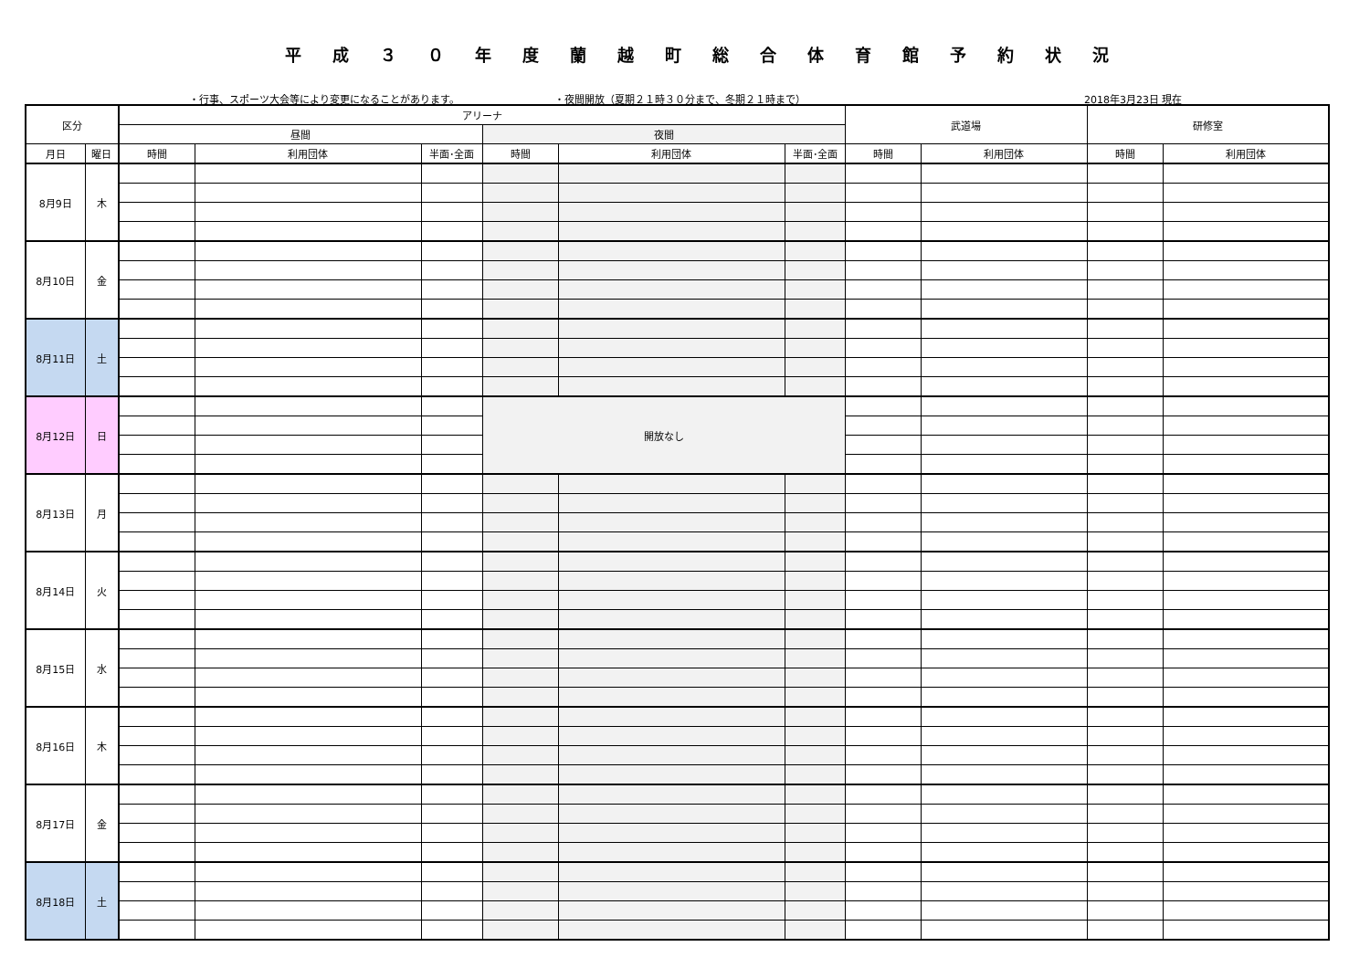平成３０年度蘭越町総合体育館予約状況
・行事、スポーツ大会等により変更になることがあります。 ・夜間開放（夏期２１時３０分まで、冬期２１時まで） 2018年3月23日 現在
| 区分 | | アリーナ | | | | | | 武道場 | | 研修室 | |
| --- | --- | --- | --- | --- | --- | --- | --- | --- | --- | --- | --- |
| | | 昼間 | | | 夜間 | | | | | | |
| 月日 | 曜日 | 時間 | 利用団体 | 半面･全面 | 時間 | 利用団体 | 半面･全面 | 時間 | 利用団体 | 時間 | 利用団体 |
| 8月9日 | 木 | | | | | | | | | | |
| 8月10日 | 金 | | | | | | | | | | |
| 8月11日 | 土 | | | | | | | | | | |
| 8月12日 | 日 | | | | 開放なし | | | | | | |
| 8月13日 | 月 | | | | | | | | | | |
| 8月14日 | 火 | | | | | | | | | | |
| 8月15日 | 水 | | | | | | | | | | |
| 8月16日 | 木 | | | | | | | | | | |
| 8月17日 | 金 | | | | | | | | | | |
| 8月18日 | 土 | | | | | | | | | | |